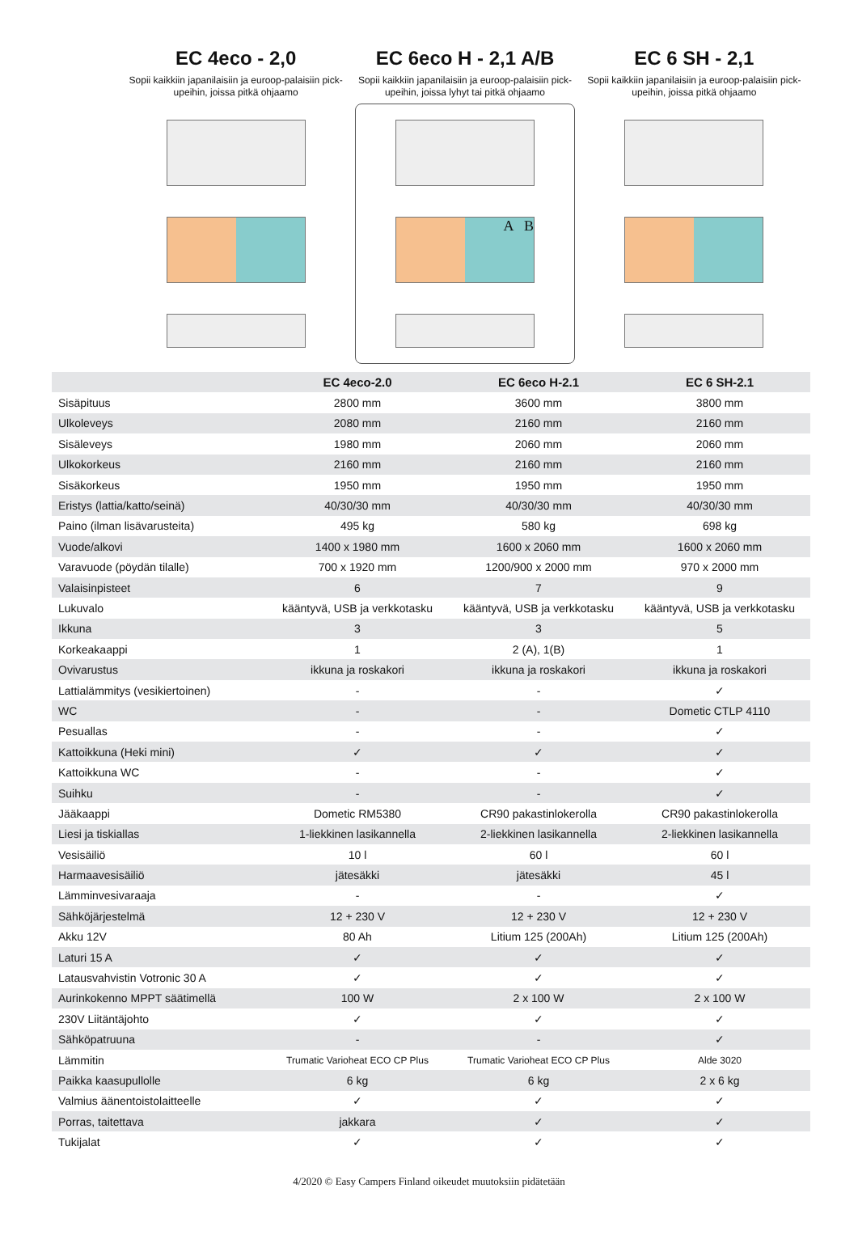EC 4eco - 2,0
Sopii kaikkiin japanilaisiin ja euroop-palaisiin pick-upeihin, joissa pitkä ohjaamo
EC 6eco H - 2,1 A/B
Sopii kaikkiin japanilaisiin ja euroop-palaisiin pick-upeihin, joissa lyhyt tai pitkä ohjaamo
A B
EC 6 SH - 2,1
Sopii kaikkiin japanilaisiin ja euroop-palaisiin pick-upeihin, joissa pitkä ohjaamo
| | EC 4eco-2.0 | EC 6eco H-2.1 | EC 6 SH-2.1 |
| --- | --- | --- | --- |
| Sisäpituus | 2800 mm | 3600 mm | 3800 mm |
| Ulkoleveys | 2080 mm | 2160 mm | 2160 mm |
| Sisäleveys | 1980 mm | 2060 mm | 2060 mm |
| Ulkokorkeus | 2160 mm | 2160 mm | 2160 mm |
| Sisäkorkeus | 1950 mm | 1950 mm | 1950 mm |
| Eristys (lattia/katto/seinä) | 40/30/30 mm | 40/30/30 mm | 40/30/30 mm |
| Paino (ilman lisävarusteita) | 495 kg | 580 kg | 698 kg |
| Vuode/alkovi | 1400 x 1980 mm | 1600 x 2060 mm | 1600 x 2060 mm |
| Varavuode (pöydän tilalle) | 700 x 1920 mm | 1200/900 x 2000 mm | 970 x 2000 mm |
| Valaisinpisteet | 6 | 7 | 9 |
| Lukuvalo | kääntyvä, USB ja verkkotasku | kääntyvä, USB ja verkkotasku | kääntyvä, USB ja verkkotasku |
| Ikkuna | 3 | 3 | 5 |
| Korkeakaappi | 1 | 2 (A), 1(B) | 1 |
| Ovivarustus | ikkuna ja roskakori | ikkuna ja roskakori | ikkuna ja roskakori |
| Lattialämmitys (vesikiertoinen) | - | - | ✓ |
| WC | - | - | Dometic CTLP 4110 |
| Pesuallas | - | - | ✓ |
| Kattoikkuna (Heki mini) | ✓ | ✓ | ✓ |
| Kattoikkuna WC | - | - | ✓ |
| Suihku | - | - | ✓ |
| Jääkaappi | Dometic RM5380 | CR90 pakastinlokerolla | CR90 pakastinlokerolla |
| Liesi ja tiskiallas | 1-liekkinen lasikannella | 2-liekkinen lasikannella | 2-liekkinen lasikannella |
| Vesisäiliö | 10 l | 60 l | 60 l |
| Harmaavesisäiliö | jätesäkki | jätesäkki | 45 l |
| Lämminvesivaraaja | - | - | ✓ |
| Sähköjärjestelmä | 12 + 230 V | 12 + 230 V | 12 + 230 V |
| Akku 12V | 80 Ah | Litium 125 (200Ah) | Litium 125 (200Ah) |
| Laturi 15 A | ✓ | ✓ | ✓ |
| Latausvahvistin Votronic 30 A | ✓ | ✓ | ✓ |
| Aurinkokenno MPPT säätimellä | 100 W | 2 x 100 W | 2 x 100 W |
| 230V Liitäntäjohto | ✓ | ✓ | ✓ |
| Sähköpatruuna | - | - | ✓ |
| Lämmitin | Trumatic Varioheat ECO CP Plus | Trumatic Varioheat ECO CP Plus | Alde 3020 |
| Paikka kaasupullolle | 6 kg | 6 kg | 2 x 6 kg |
| Valmius äänentoistolaitteelle | ✓ | ✓ | ✓ |
| Porras, taitettava | jakkara | ✓ | ✓ |
| Tukijalat | ✓ | ✓ | ✓ |
4/2020 © Easy Campers Finland oikeudet muutoksiin pidätetään